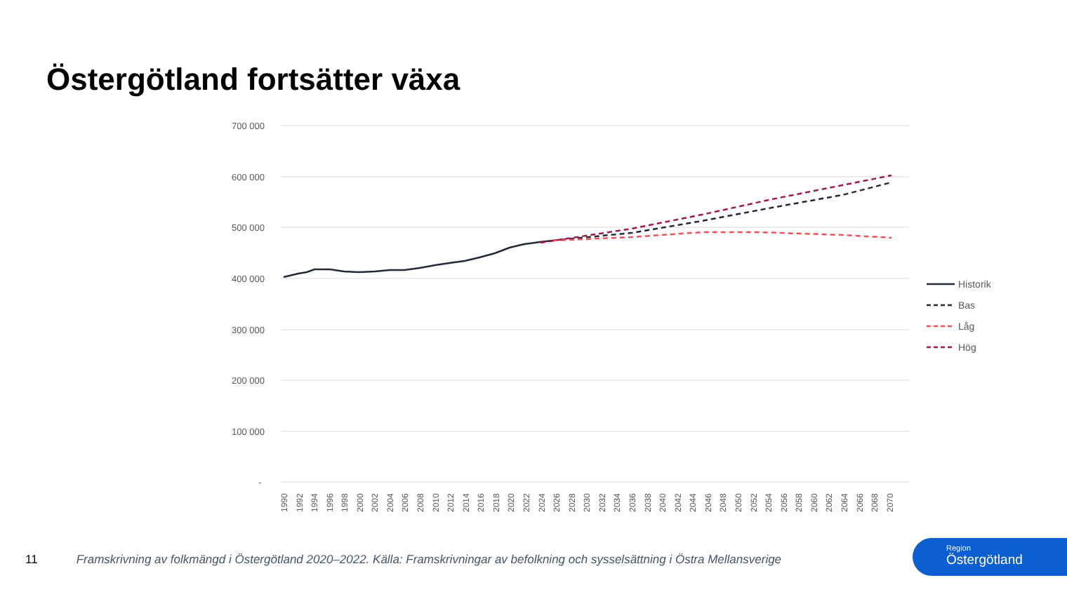Östergötland fortsätter växa
700 000
600 000
500 000
400 000
300 000
200 000
100 000
-
Historik
Bas
Låg
Hög
1990
1992
1994
1996
1998
2000
2002
2004
2006
2008
2010
2012
2014
2016
2018
2020
2022
2024
2026
2028
2030
2032
2034
2036
2038
2040
2042
2044
2046
2048
2050
2052
2054
2056
2058
2060
2062
2064
2066
2068
2070
11 Framskrivning av folkmängd i Östergötland 2020–2022. Källa: Framskrivningar av befolkning och sysselsättning i Östra Mellansverige
Region
Östergötland